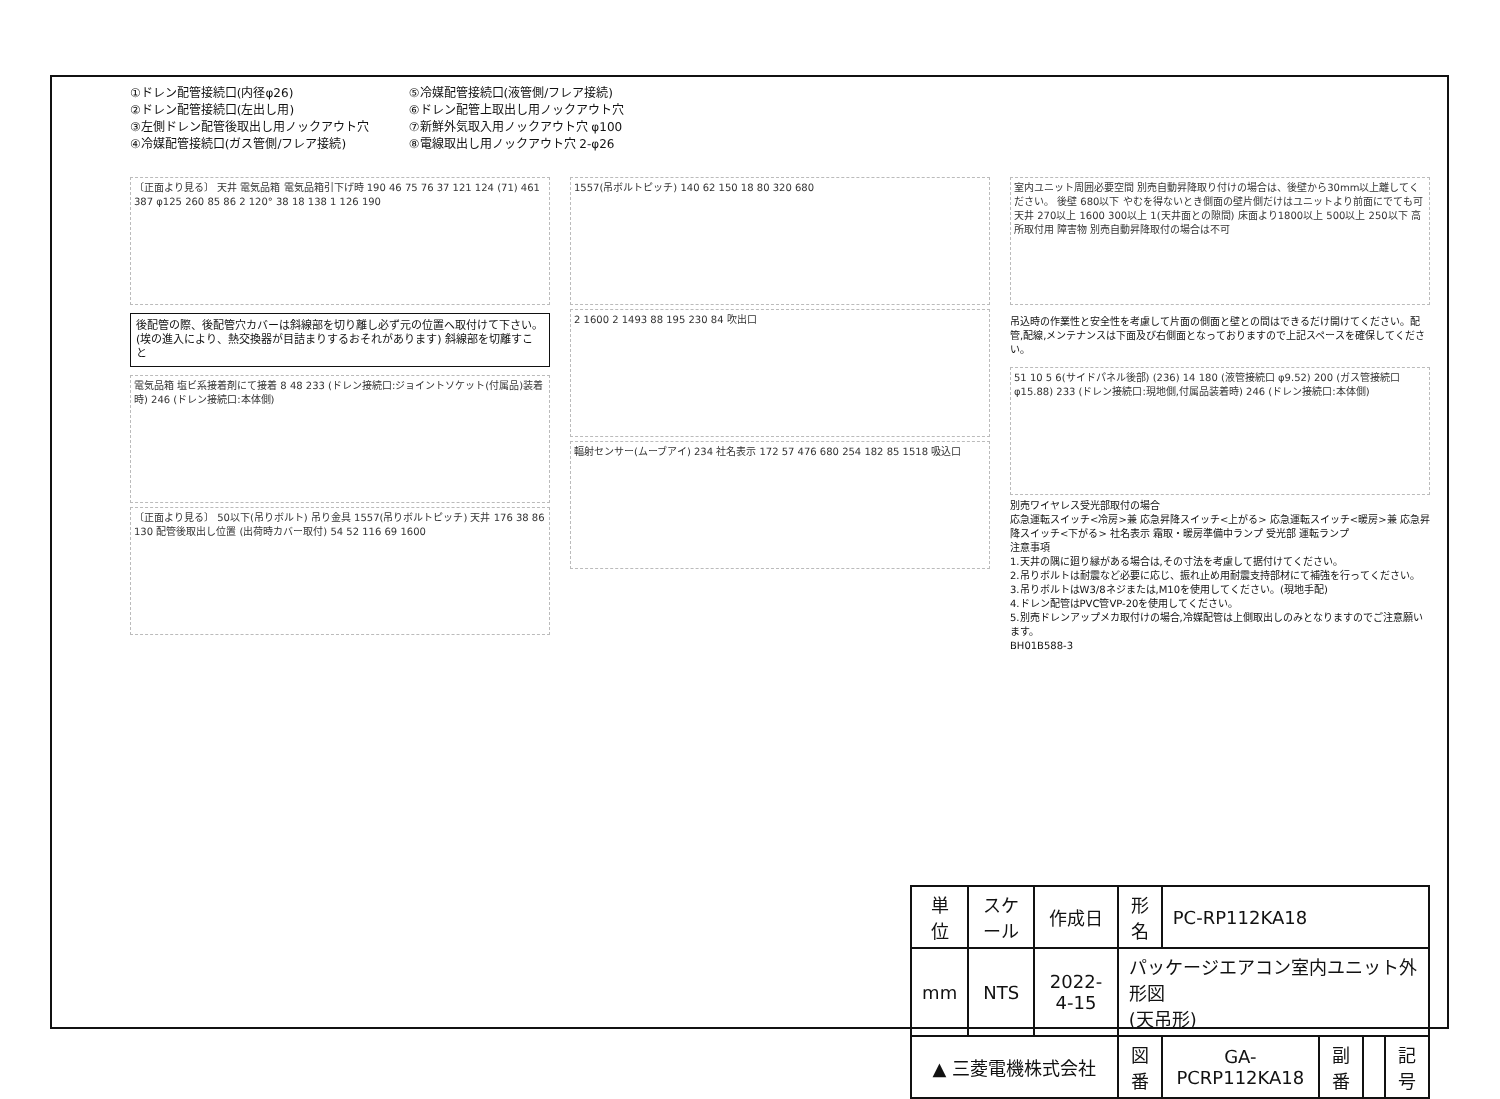①ドレン配管接続口(内径φ26)
②ドレン配管接続口(左出し用)
③左側ドレン配管後取出し用ノックアウト穴
④冷媒配管接続口(ガス管側/フレア接続)
⑤冷媒配管接続口(液管側/フレア接続)
⑥ドレン配管上取出し用ノックアウト穴
⑦新鮮外気取入用ノックアウト穴 φ100
⑧電線取出し用ノックアウト穴 2-φ26
〔正面より見る〕 天井 電気品箱 電気品箱引下げ時 190 46 75 76 37 121 124 (71) 461 387 φ125 260 85 86 2 120° 38 18 138 1 126 190
後配管の際、後配管穴カバーは斜線部を切り離し必ず元の位置へ取付けて下さい。(埃の進入により、熱交換器が目詰まりするおそれがあります) 斜線部を切離すこと
電気品箱 塩ビ系接着剤にて接着 8 48 233 (ドレン接続口:ジョイントソケット(付属品)装着時) 246 (ドレン接続口:本体側)
〔正面より見る〕 50以下(吊りボルト) 吊り金具 1557(吊りボルトピッチ) 天井 176 38 86 130 配管後取出し位置 (出荷時カバー取付) 54 52 116 69 1600
1557(吊ボルトピッチ) 140 62 150 18 80 320 680
2 1600 2 1493 88 195 230 84 吹出口
輻射センサー(ムーブアイ) 234 社名表示 172 57 476 680 254 182 85 1518 吸込口
室内ユニット周囲必要空間 別売自動昇降取り付けの場合は、後壁から30mm以上離してください。 後壁 680以下 やむを得ないとき側面の壁片側だけはユニットより前面にでても可 天井 270以上 1600 300以上 1(天井面との隙間) 床面より1800以上 500以上 250以下 高所取付用 障害物 別売自動昇降取付の場合は不可
吊込時の作業性と安全性を考慮して片面の側面と壁との間はできるだけ開けてください。配管,配線,メンテナンスは下面及び右側面となっておりますので上記スペースを確保してください。
51 10 5 6(サイドパネル後部) (236) 14 180 (液管接続口 φ9.52) 200 (ガス管接続口 φ15.88) 233 (ドレン接続口:現地側,付属品装着時) 246 (ドレン接続口:本体側)
別売ワイヤレス受光部取付の場合
応急運転スイッチ<冷房>兼 応急昇降スイッチ<上がる> 応急運転スイッチ<暖房>兼 応急昇降スイッチ<下がる> 社名表示 霜取・暖房準備中ランプ 受光部 運転ランプ
注意事項
1.天井の隅に廻り縁がある場合は,その寸法を考慮して据付けてください。
2.吊りボルトは耐震など必要に応じ、振れ止め用耐震支持部材にて補強を行ってください。
3.吊りボルトはW3/8ネジまたは,M10を使用してください。(現地手配)
4.ドレン配管はPVC管VP-20を使用してください。
5.別売ドレンアップメカ取付けの場合,冷媒配管は上側取出しのみとなりますのでご注意願います。
BH01B588-3
| 単位 | スケール | 作成日 | 形名 | PC-RP112KA18 | | | |
| mm | NTS | 2022-4-15 | パッケージエアコン室内ユニット外形図 (天吊形) | | | | |
| ▲ 三菱電機株式会社 | | | 図番 | GA-PCRP112KA18 | 副番 | | 記号 |